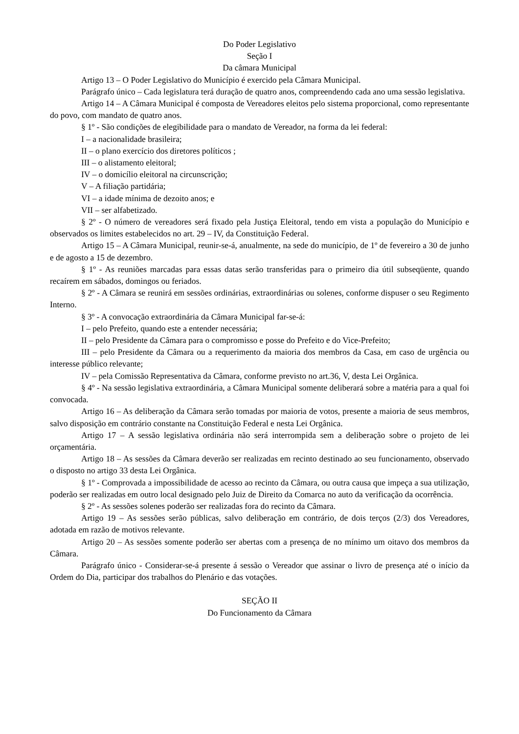Do Poder Legislativo
Seção I
Da câmara Municipal
Artigo 13 – O Poder Legislativo do Município é exercido pela Câmara Municipal.
Parágrafo único – Cada legislatura terá duração de quatro anos, compreendendo cada ano uma sessão legislativa.
Artigo 14 – A Câmara Municipal é composta de Vereadores eleitos pelo sistema proporcional, como representante do povo, com mandato de quatro anos.
§ 1º - São condições de elegibilidade para o mandato de Vereador, na forma da lei federal:
I – a nacionalidade brasileira;
II – o plano exercício dos diretores políticos ;
III – o alistamento eleitoral;
IV – o domicílio eleitoral na circunscrição;
V – A filiação partidária;
VI – a idade mínima de dezoito anos; e
VII – ser alfabetizado.
§ 2º - O número de vereadores será fixado pela Justiça Eleitoral, tendo em vista a população do Município e observados os limites estabelecidos no art. 29 – IV, da Constituição Federal.
Artigo 15 – A Câmara Municipal, reunir-se-á, anualmente, na sede do município, de 1º de fevereiro a 30 de junho e de agosto a 15 de dezembro.
§ 1º - As reuniões marcadas para essas datas serão transferidas para o primeiro dia útil subseqüente, quando recaírem em sábados, domingos ou feriados.
§ 2º - A Câmara se reunirá em sessões ordinárias, extraordinárias ou solenes, conforme dispuser o seu Regimento Interno.
§ 3º - A convocação extraordinária da Câmara Municipal far-se-á:
I – pelo Prefeito, quando este a entender necessária;
II – pelo Presidente da Câmara para o compromisso e posse do Prefeito e do Vice-Prefeito;
III – pelo Presidente da Câmara ou a requerimento da maioria dos membros da Casa, em caso de urgência ou interesse público relevante;
IV – pela Comissão Representativa da Câmara, conforme previsto no art.36, V, desta Lei Orgânica.
§ 4º - Na sessão legislativa extraordinária, a Câmara Municipal somente deliberará sobre a matéria para a qual foi convocada.
Artigo 16 – As deliberação da Câmara serão tomadas por maioria de votos, presente a maioria de seus membros, salvo disposição em contrário constante na Constituição Federal e nesta Lei Orgânica.
Artigo 17 – A sessão legislativa ordinária não será interrompida sem a deliberação sobre o projeto de lei orçamentária.
Artigo 18 – As sessões da Câmara deverão ser realizadas em recinto destinado ao seu funcionamento, observado o disposto no artigo 33 desta Lei Orgânica.
§ 1º - Comprovada a impossibilidade de acesso ao recinto da Câmara, ou outra causa que impeça a sua utilização, poderão ser realizadas em outro local designado pelo Juiz de Direito da Comarca no auto da verificação da ocorrência.
§ 2º - As sessões solenes poderão ser realizadas fora do recinto da Câmara.
Artigo 19 – As sessões serão públicas, salvo deliberação em contrário, de dois terços (2/3) dos Vereadores, adotada em razão de motivos relevante.
Artigo 20 – As sessões somente poderão ser abertas com a presença de no mínimo um oitavo dos membros da Câmara.
Parágrafo único - Considerar-se-á presente á sessão o Vereador que assinar o livro de presença até o início da Ordem do Dia, participar dos trabalhos do Plenário e das votações.
SEÇÃO II
Do Funcionamento da Câmara